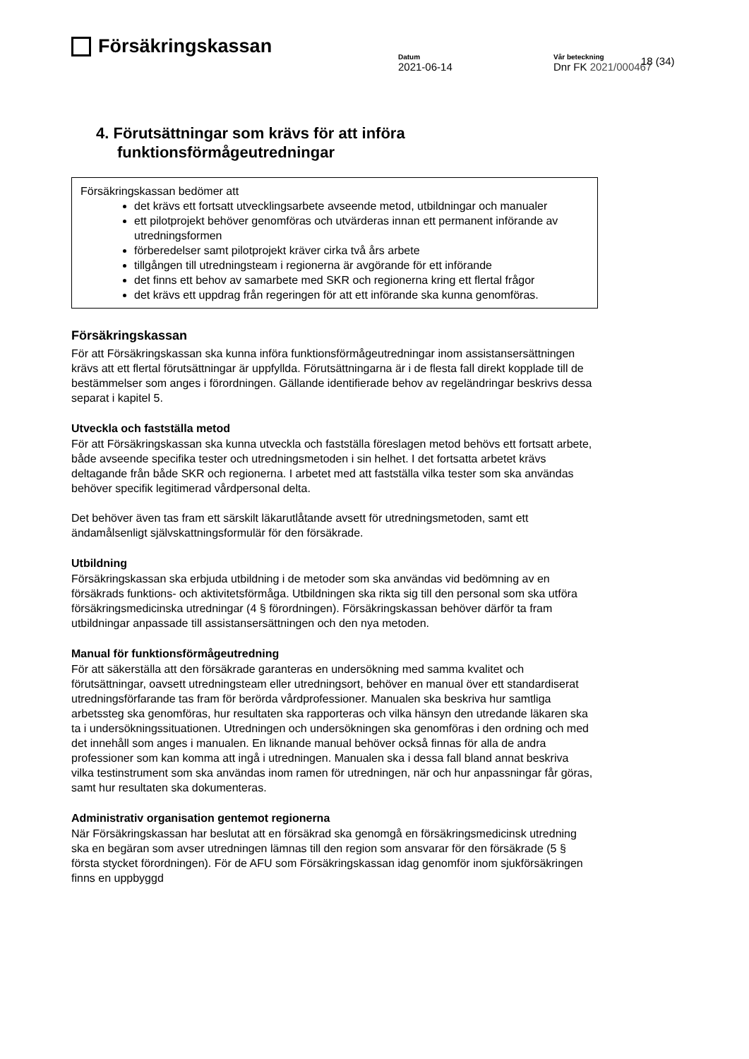Försäkringskassan
18 (34)
Datum
2021-06-14
Vår beteckning
Dnr FK 2021/000467
4. Förutsättningar som krävs för att införa funktionsförmågeutredningar
Försäkringskassan bedömer att
det krävs ett fortsatt utvecklingsarbete avseende metod, utbildningar och manualer
ett pilotprojekt behöver genomföras och utvärderas innan ett permanent införande av utredningsformen
förberedelser samt pilotprojekt kräver cirka två års arbete
tillgången till utredningsteam i regionerna är avgörande för ett införande
det finns ett behov av samarbete med SKR och regionerna kring ett flertal frågor
det krävs ett uppdrag från regeringen för att ett införande ska kunna genomföras.
Försäkringskassan
För att Försäkringskassan ska kunna införa funktionsförmågeutredningar inom assistansersättningen krävs att ett flertal förutsättningar är uppfyllda. Förutsättningarna är i de flesta fall direkt kopplade till de bestämmelser som anges i förordningen. Gällande identifierade behov av regeländringar beskrivs dessa separat i kapitel 5.
Utveckla och fastställa metod
För att Försäkringskassan ska kunna utveckla och fastställa föreslagen metod behövs ett fortsatt arbete, både avseende specifika tester och utredningsmetoden i sin helhet. I det fortsatta arbetet krävs deltagande från både SKR och regionerna. I arbetet med att fastställa vilka tester som ska användas behöver specifik legitimerad vårdpersonal delta.
Det behöver även tas fram ett särskilt läkarutlåtande avsett för utredningsmetoden, samt ett ändamålsenligt självskattningsformulär för den försäkrade.
Utbildning
Försäkringskassan ska erbjuda utbildning i de metoder som ska användas vid bedömning av en försäkrads funktions- och aktivitetsförmåga. Utbildningen ska rikta sig till den personal som ska utföra försäkringsmedicinska utredningar (4 § förordningen). Försäkringskassan behöver därför ta fram utbildningar anpassade till assistansersättningen och den nya metoden.
Manual för funktionsförmågeutredning
För att säkerställa att den försäkrade garanteras en undersökning med samma kvalitet och förutsättningar, oavsett utredningsteam eller utredningsort, behöver en manual över ett standardiserat utredningsförfarande tas fram för berörda vårdprofessioner. Manualen ska beskriva hur samtliga arbetssteg ska genomföras, hur resultaten ska rapporteras och vilka hänsyn den utredande läkaren ska ta i undersökningssituationen. Utredningen och undersökningen ska genomföras i den ordning och med det innehåll som anges i manualen. En liknande manual behöver också finnas för alla de andra professioner som kan komma att ingå i utredningen. Manualen ska i dessa fall bland annat beskriva vilka testinstrument som ska användas inom ramen för utredningen, när och hur anpassningar får göras, samt hur resultaten ska dokumenteras.
Administrativ organisation gentemot regionerna
När Försäkringskassan har beslutat att en försäkrad ska genomgå en försäkringsmedicinsk utredning ska en begäran som avser utredningen lämnas till den region som ansvarar för den försäkrade (5 § första stycket förordningen). För de AFU som Försäkringskassan idag genomför inom sjukförsäkringen finns en uppbyggd